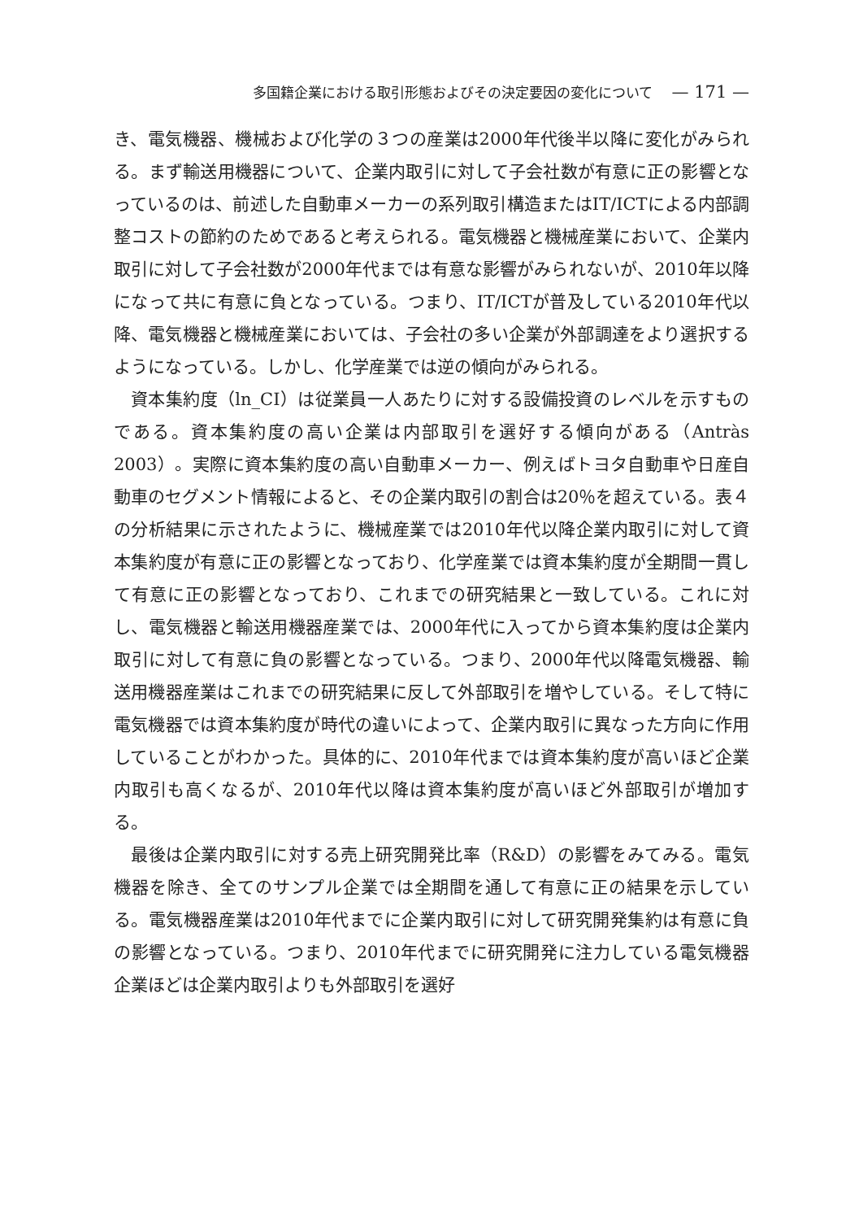多国籍企業における取引形態およびその決定要因の変化について — 171 —
き、電気機器、機械および化学の３つの産業は2000年代後半以降に変化がみられる。まず輸送用機器について、企業内取引に対して子会社数が有意に正の影響となっているのは、前述した自動車メーカーの系列取引構造またはIT/ICTによる内部調整コストの節約のためであると考えられる。電気機器と機械産業において、企業内取引に対して子会社数が2000年代までは有意な影響がみられないが、2010年以降になって共に有意に負となっている。つまり、IT/ICTが普及している2010年代以降、電気機器と機械産業においては、子会社の多い企業が外部調達をより選択するようになっている。しかし、化学産業では逆の傾向がみられる。
資本集約度（ln_CI）は従業員一人あたりに対する設備投資のレベルを示すものである。資本集約度の高い企業は内部取引を選好する傾向がある（Antràs 2003）。実際に資本集約度の高い自動車メーカー、例えばトヨタ自動車や日産自動車のセグメント情報によると、その企業内取引の割合は20％を超えている。表４の分析結果に示されたように、機械産業では2010年代以降企業内取引に対して資本集約度が有意に正の影響となっており、化学産業では資本集約度が全期間一貫して有意に正の影響となっており、これまでの研究結果と一致している。これに対し、電気機器と輸送用機器産業では、2000年代に入ってから資本集約度は企業内取引に対して有意に負の影響となっている。つまり、2000年代以降電気機器、輸送用機器産業はこれまでの研究結果に反して外部取引を増やしている。そして特に電気機器では資本集約度が時代の違いによって、企業内取引に異なった方向に作用していることがわかった。具体的に、2010年代までは資本集約度が高いほど企業内取引も高くなるが、2010年代以降は資本集約度が高いほど外部取引が増加する。
最後は企業内取引に対する売上研究開発比率（R&D）の影響をみてみる。電気機器を除き、全てのサンプル企業では全期間を通して有意に正の結果を示している。電気機器産業は2010年代までに企業内取引に対して研究開発集約は有意に負の影響となっている。つまり、2010年代までに研究開発に注力している電気機器企業ほどは企業内取引よりも外部取引を選好